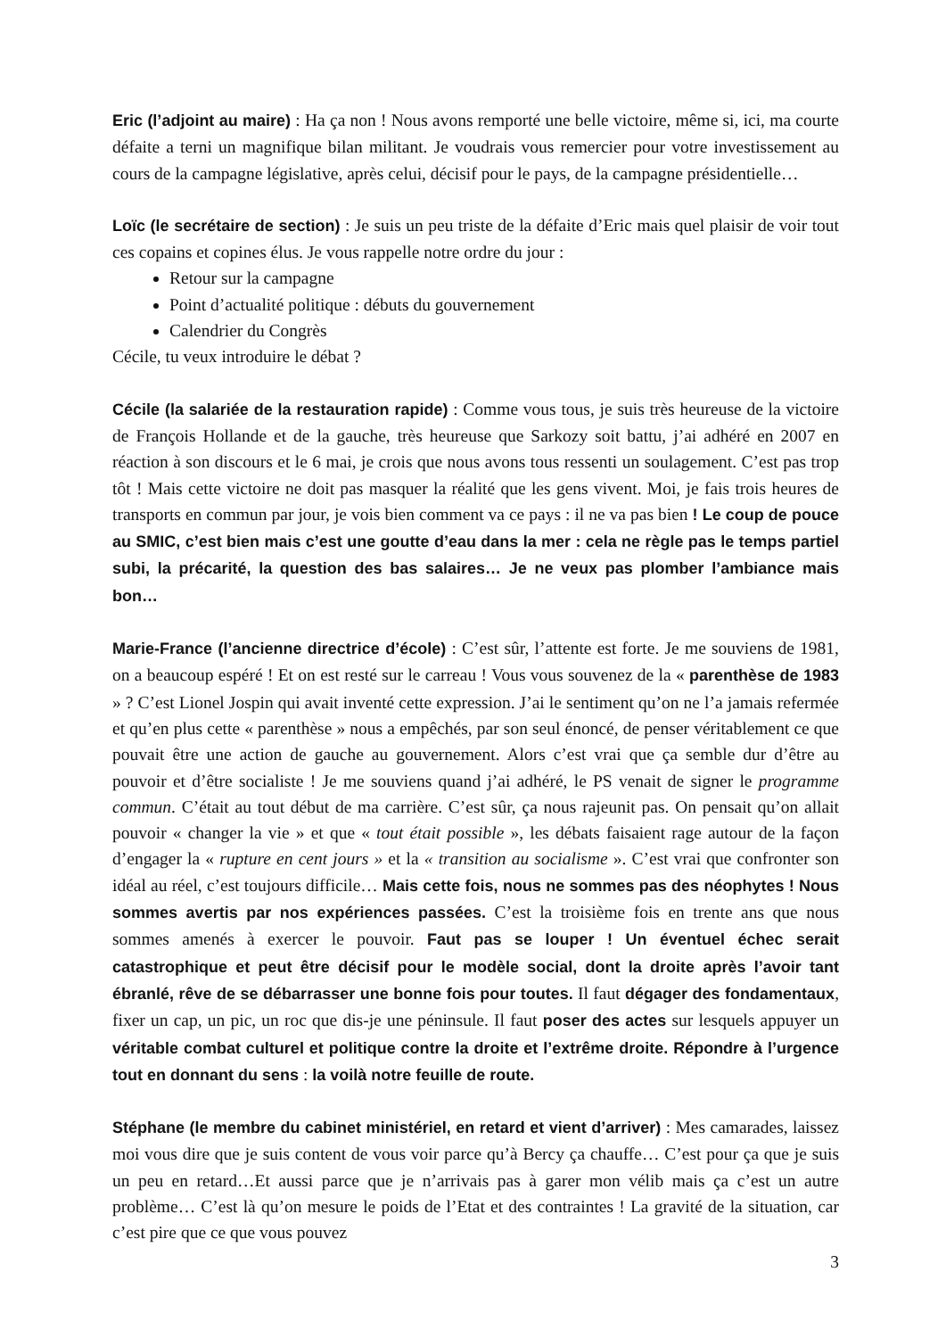Eric (l’adjoint au maire) : Ha ça non ! Nous avons remporté une belle victoire, même si, ici, ma courte défaite a terni un magnifique bilan militant. Je voudrais vous remercier pour votre investissement au cours de la campagne législative, après celui, décisif pour le pays, de la campagne présidentielle…
Loïc (le secrétaire de section) : Je suis un peu triste de la défaite d’Eric mais quel plaisir de voir tout ces copains et copines élus. Je vous rappelle notre ordre du jour :
Retour sur la campagne
Point d’actualité politique : débuts du gouvernement
Calendrier du Congrès
Cécile, tu veux introduire le débat ?
Cécile (la salariée de la restauration rapide) : Comme vous tous, je suis très heureuse de la victoire de François Hollande et de la gauche, très heureuse que Sarkozy soit battu, j’ai adhéré en 2007 en réaction à son discours et le 6 mai, je crois que nous avons tous ressenti un soulagement. C’est pas trop tôt ! Mais cette victoire ne doit pas masquer la réalité que les gens vivent. Moi, je fais trois heures de transports en commun par jour, je vois bien comment va ce pays : il ne va pas bien ! Le coup de pouce au SMIC, c’est bien mais c’est une goutte d’eau dans la mer : cela ne règle pas le temps partiel subi, la précarité, la question des bas salaires… Je ne veux pas plomber l’ambiance mais bon…
Marie-France (l’ancienne directrice d’école) : C’est sûr, l’attente est forte. Je me souviens de 1981, on a beaucoup espéré ! Et on est resté sur le carreau ! Vous vous souvenez de la « parenthèse de 1983 » ? C’est Lionel Jospin qui avait inventé cette expression. J’ai le sentiment qu’on ne l’a jamais refermée et qu’en plus cette « parenthèse » nous a empêchés, par son seul énoncé, de penser véritablement ce que pouvait être une action de gauche au gouvernement. Alors c’est vrai que ça semble dur d’être au pouvoir et d’être socialiste ! Je me souviens quand j’ai adhéré, le PS venait de signer le programme commun. C’était au tout début de ma carrière. C’est sûr, ça nous rajeunit pas. On pensait qu’on allait pouvoir « changer la vie » et que « tout était possible », les débats faisaient rage autour de la façon d’engager la « rupture en cent jours » et la « transition au socialisme ». C’est vrai que confronter son idéal au réel, c’est toujours difficile… Mais cette fois, nous ne sommes pas des néophytes ! Nous sommes avertis par nos expériences passées. C’est la troisième fois en trente ans que nous sommes amenés à exercer le pouvoir. Faut pas se louper ! Un éventuel échec serait catastrophique et peut être décisif pour le modèle social, dont la droite après l’avoir tant ébranlé, rêve de se débarrasser une bonne fois pour toutes. Il faut dégager des fondamentaux, fixer un cap, un pic, un roc que dis-je une péninsule. Il faut poser des actes sur lesquels appuyer un véritable combat culturel et politique contre la droite et l’extrême droite. Répondre à l’urgence tout en donnant du sens : la voilà notre feuille de route.
Stéphane (le membre du cabinet ministériel, en retard et vient d’arriver) : Mes camarades, laissez moi vous dire que je suis content de vous voir parce qu’à Bercy ça chauffe… C’est pour ça que je suis un peu en retard…Et aussi parce que je n’arrivais pas à garer mon vélib mais ça c’est un autre problème… C’est là qu’on mesure le poids de l’Etat et des contraintes ! La gravité de la situation, car c’est pire que ce que vous pouvez
3